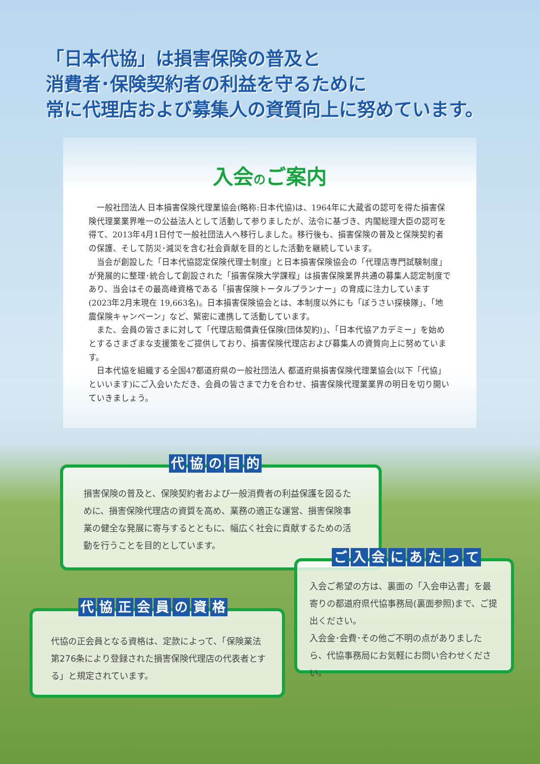「日本代協」は損害保険の普及と
消費者･保険契約者の利益を守るために
常に代理店および募集人の資質向上に努めています。
入会のご案内
一般社団法人 日本損害保険代理業協会(略称:日本代協)は、1964年に大蔵省の認可を得た損害保険代理業業界唯一の公益法人として活動して参りましたが、法令に基づき、内閣総理大臣の認可を得て、2013年4月1日付で一般社団法人へ移行しました。移行後も、損害保険の普及と保険契約者の保護、そして防災･減災を含む社会貢献を目的とした活動を継続しています。
当会が創設した「日本代協認定保険代理士制度」と日本損害保険協会の「代理店専門試験制度」が発展的に整理･統合して創設された「損害保険大学課程」は損害保険業界共通の募集人認定制度であり、当会はその最高峰資格である「損害保険トータルプランナー」の育成に注力しています(2023年2月末現在 19,663名)。日本損害保険協会とは、本制度以外にも「ぼうさい探検隊」、「地震保険キャンペーン」など、緊密に連携して活動しています。
また、会員の皆さまに対して「代理店賠償責任保険(団体契約)」、「日本代協アカデミー」を始めとするさまざまな支援策をご提供しており、損害保険代理店および募集人の資質向上に努めています。
日本代協を組織する全国47都道府県の一般社団法人 都道府県損害保険代理業協会(以下「代協」といいます)にご入会いただき、会員の皆さまで力を合わせ、損害保険代理業業界の明日を切り開いていきましょう。
代協の目的
損害保険の普及と、保険契約者および一般消費者の利益保護を図るために、損害保険代理店の資質を高め、業務の適正な運営、損害保険事業の健全な発展に寄与するとともに、幅広く社会に貢献するための活動を行うことを目的としています。
ご入会にあたって
入会ご希望の方は、裏面の「入会申込書」を最寄りの都道府県代協事務局(裏面参照)まで、ご提出ください。
入会金･会費･その他ご不明の点がありましたら、代協事務局にお気軽にお問い合わせください。
代協正会員の資格
代協の正会員となる資格は、定款によって、「保険業法第276条により登録された損害保険代理店の代表者とする」と規定されています。